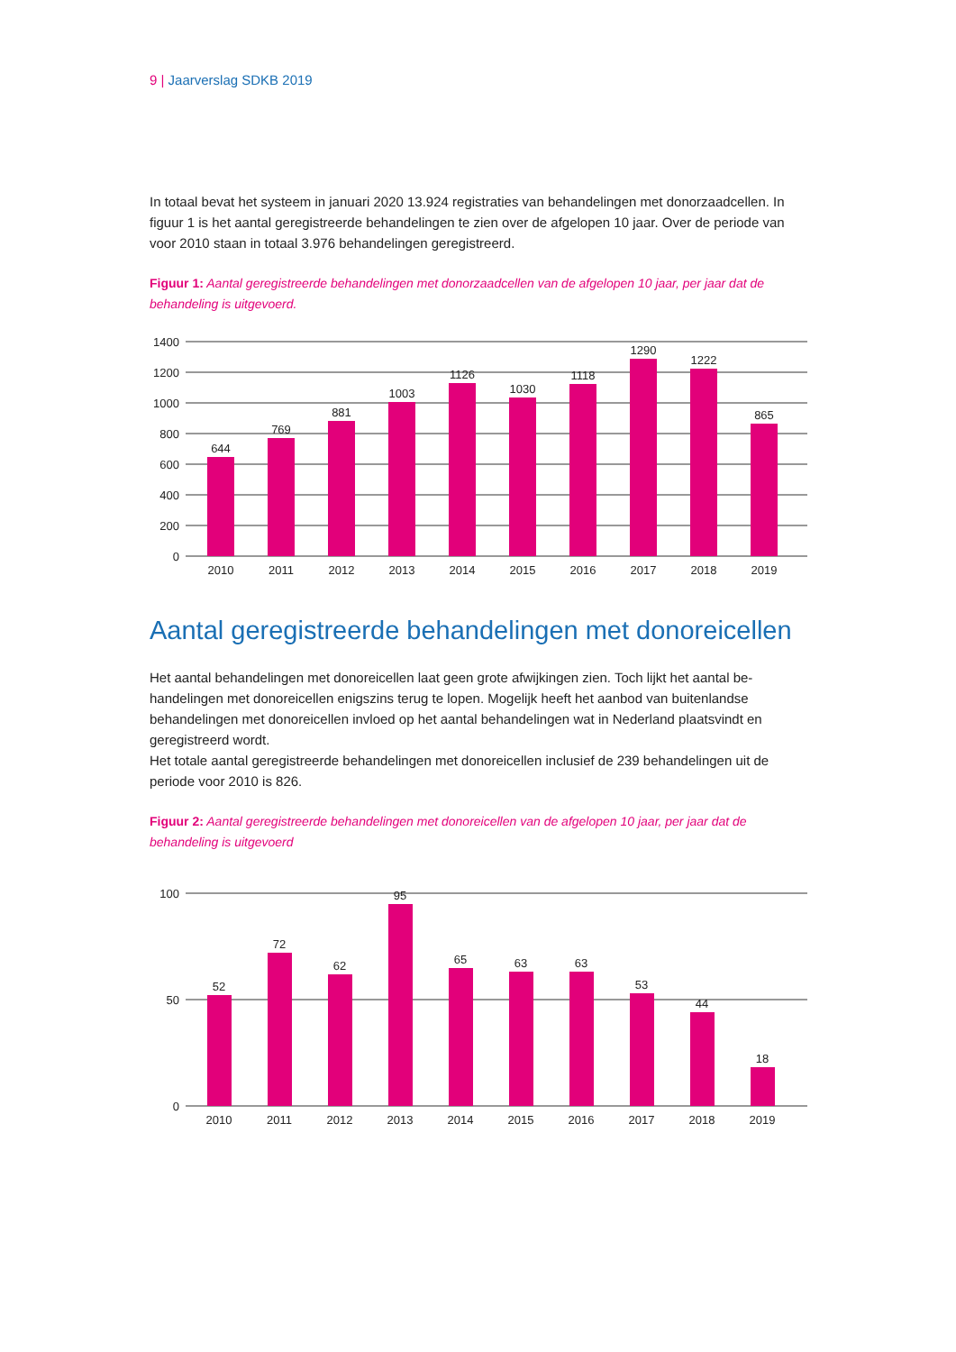9 | Jaarverslag SDKB 2019
In totaal bevat het systeem in januari 2020 13.924 registraties van behandelingen met donorzaadcellen. In figuur 1 is het aantal geregistreerde behandelingen te zien over de afgelopen 10 jaar. Over de periode van voor 2010 staan in totaal 3.976 behandelingen geregistreerd.
Figuur 1: Aantal geregistreerde behandelingen met donorzaadcellen van de afgelopen 10 jaar, per jaar dat de behandeling is uitgevoerd.
1400
1200
1000
800
600
400
200
0
644
769
881
1003
1126
1030
1118
1290
1222
865
2010
2011
2012
2013
2014
2015
2016
2017
2018
2019
Aantal geregistreerde behandelingen met donoreicellen
Het aantal behandelingen met donoreicellen laat geen grote afwijkingen zien. Toch lijkt het aantal be-handelingen met donoreicellen enigszins terug te lopen. Mogelijk heeft het aanbod van buitenlandse behandelingen met donoreicellen invloed op het aantal behandelingen wat in Nederland plaatsvindt en geregistreerd wordt.
Het totale aantal geregistreerde behandelingen met donoreicellen inclusief de 239 behandelingen uit de periode voor 2010 is 826.
Figuur 2: Aantal geregistreerde behandelingen met donoreicellen van de afgelopen 10 jaar, per jaar dat de behandeling is uitgevoerd
100
50
0
52
72
62
95
65
63
63
53
44
18
2010
2011
2012
2013
2014
2015
2016
2017
2018
2019